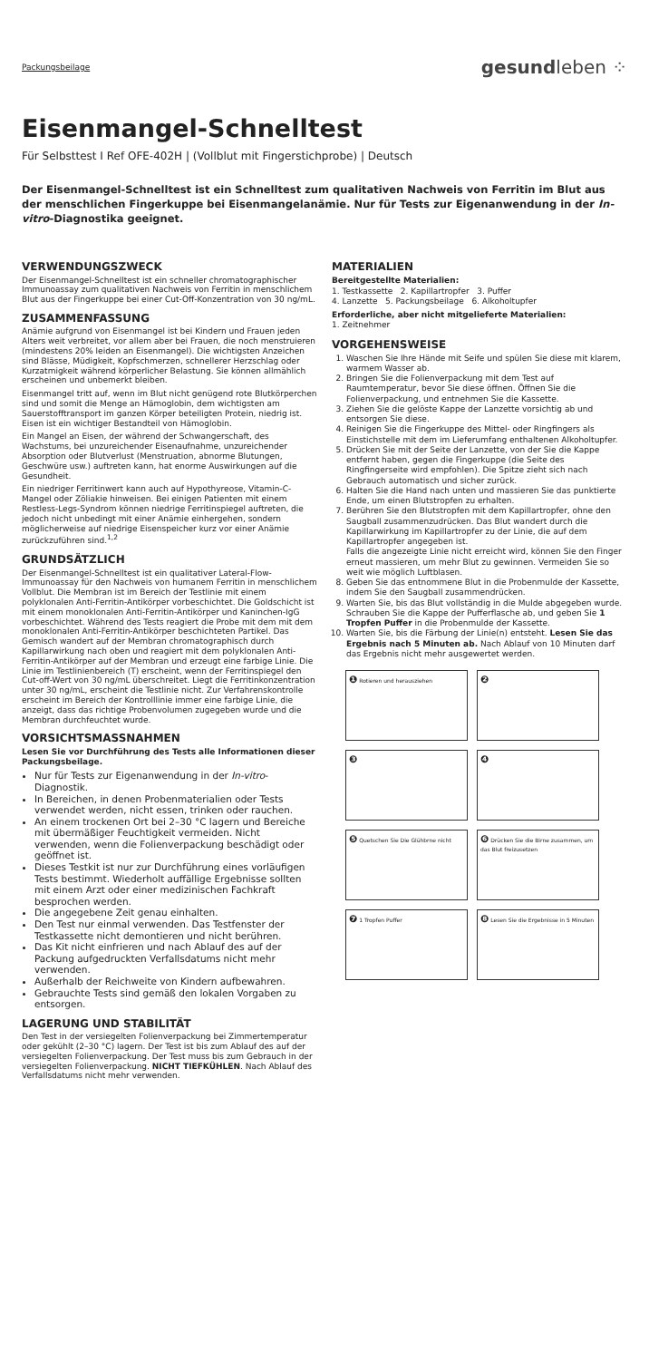Packungsbeilage gesundleben ⁘
Eisenmangel-Schnelltest
Für Selbsttest I Ref OFE-402H | (Vollblut mit Fingerstichprobe) | Deutsch
Der Eisenmangel-Schnelltest ist ein Schnelltest zum qualitativen Nachweis von Ferritin im Blut aus der menschlichen Fingerkuppe bei Eisenmangelanämie. Nur für Tests zur Eigenanwendung in der In-vitro-Diagnostika geeignet.
VERWENDUNGSZWECK
Der Eisenmangel-Schnelltest ist ein schneller chromatographischer Immunoassay zum qualitativen Nachweis von Ferritin in menschlichem Blut aus der Fingerkuppe bei einer Cut-Off-Konzentration von 30 ng/mL.
ZUSAMMENFASSUNG
Anämie aufgrund von Eisenmangel ist bei Kindern und Frauen jeden Alters weit verbreitet, vor allem aber bei Frauen, die noch menstruieren (mindestens 20% leiden an Eisenmangel). Die wichtigsten Anzeichen sind Blässe, Müdigkeit, Kopfschmerzen, schnellerer Herzschlag oder Kurzatmigkeit während körperlicher Belastung. Sie können allmählich erscheinen und unbemerkt bleiben.
Eisenmangel tritt auf, wenn im Blut nicht genügend rote Blutkörperchen sind und somit die Menge an Hämoglobin, dem wichtigsten am Sauerstofftransport im ganzen Körper beteiligten Protein, niedrig ist. Eisen ist ein wichtiger Bestandteil von Hämoglobin.
Ein Mangel an Eisen, der während der Schwangerschaft, des Wachstums, bei unzureichender Eisenaufnahme, unzureichender Absorption oder Blutverlust (Menstruation, abnorme Blutungen, Geschwüre usw.) auftreten kann, hat enorme Auswirkungen auf die Gesundheit.
Ein niedriger Ferritinwert kann auch auf Hypothyreose, Vitamin-C-Mangel oder Zöliakie hinweisen. Bei einigen Patienten mit einem Restless-Legs-Syndrom können niedrige Ferritinspiegel auftreten, die jedoch nicht unbedingt mit einer Anämie einhergehen, sondern möglicherweise auf niedrige Eisenspeicher kurz vor einer Anämie zurückzuführen sind.<sup>1,2</sup>
GRUNDSÄTZLICH
Der Eisenmangel-Schnelltest ist ein qualitativer Lateral-Flow-Immunoassay für den Nachweis von humanem Ferritin in menschlichem Vollblut. Die Membran ist im Bereich der Testlinie mit einem polyklonalen Anti-Ferritin-Antikörper vorbeschichtet. Die Goldschicht ist mit einem monoklonalen Anti-Ferritin-Antikörper und Kaninchen-IgG vorbeschichtet. Während des Tests reagiert die Probe mit dem mit dem monoklonalen Anti-Ferritin-Antikörper beschichteten Partikel. Das Gemisch wandert auf der Membran chromatographisch durch Kapillarwirkung nach oben und reagiert mit dem polyklonalen Anti-Ferritin-Antikörper auf der Membran und erzeugt eine farbige Linie. Die Linie im Testlinienbereich (T) erscheint, wenn der Ferritinspiegel den Cut-off-Wert von 30 ng/mL überschreitet. Liegt die Ferritinkonzentration unter 30 ng/mL, erscheint die Testlinie nicht. Zur Verfahrenskontrolle erscheint im Bereich der Kontrolllinie immer eine farbige Linie, die anzeigt, dass das richtige Probenvolumen zugegeben wurde und die Membran durchfeuchtet wurde.
VORSICHTSMASSNAHMEN
Lesen Sie vor Durchführung des Tests alle Informationen dieser Packungsbeilage.
Nur für Tests zur Eigenanwendung in der In-vitro-Diagnostik.
In Bereichen, in denen Probenmaterialien oder Tests verwendet werden, nicht essen, trinken oder rauchen.
An einem trockenen Ort bei 2–30 °C lagern und Bereiche mit übermäßiger Feuchtigkeit vermeiden. Nicht verwenden, wenn die Folienverpackung beschädigt oder geöffnet ist.
Dieses Testkit ist nur zur Durchführung eines vorläufigen Tests bestimmt. Wiederholt auffällige Ergebnisse sollten mit einem Arzt oder einer medizinischen Fachkraft besprochen werden.
Die angegebene Zeit genau einhalten.
Den Test nur einmal verwenden. Das Testfenster der Testkassette nicht demontieren und nicht berühren.
Das Kit nicht einfrieren und nach Ablauf des auf der Packung aufgedruckten Verfallsdatums nicht mehr verwenden.
Außerhalb der Reichweite von Kindern aufbewahren.
Gebrauchte Tests sind gemäß den lokalen Vorgaben zu entsorgen.
LAGERUNG UND STABILITÄT
Den Test in der versiegelten Folienverpackung bei Zimmertemperatur oder gekühlt (2–30 °C) lagern. Der Test ist bis zum Ablauf des auf der versiegelten Folienverpackung. Der Test muss bis zum Gebrauch in der versiegelten Folienverpackung. NICHT TIEFKÜHLEN. Nach Ablauf des Verfallsdatums nicht mehr verwenden.
MATERIALIEN
Bereitgestellte Materialien:
1. Testkassette 2. Kapillartropfer 3. Puffer
4. Lanzette 5. Packungsbeilage 6. Alkoholtupfer
Erforderliche, aber nicht mitgelieferte Materialien:
1. Zeitnehmer
VORGEHENSWEISE
1. Waschen Sie Ihre Hände mit Seife und spülen Sie diese mit klarem, warmem Wasser ab.
2. Bringen Sie die Folienverpackung mit dem Test auf Raumtemperatur, bevor Sie diese öffnen. Öffnen Sie die Folienverpackung, und entnehmen Sie die Kassette.
3. Ziehen Sie die gelöste Kappe der Lanzette vorsichtig ab und entsorgen Sie diese.
4. Reinigen Sie die Fingerkuppe des Mittel- oder Ringfingers als Einstichstelle mit dem im Lieferumfang enthaltenen Alkoholtupfer.
5. Drücken Sie mit der Seite der Lanzette, von der Sie die Kappe entfernt haben, gegen die Fingerkuppe (die Seite des Ringfingerseite wird empfohlen). Die Spitze zieht sich nach Gebrauch automatisch und sicher zurück.
6. Halten Sie die Hand nach unten und massieren Sie das punktierte Ende, um einen Blutstropfen zu erhalten.
7. Berühren Sie den Blutstropfen mit dem Kapillartropfer, ohne den Saugball zusammenzudrücken. Das Blut wandert durch die Kapillarwirkung im Kapillartropfer zu der Linie, die auf dem Kapillartropfer angegeben ist.
Falls die angezeigte Linie nicht erreicht wird, können Sie den Finger erneut massieren, um mehr Blut zu gewinnen. Vermeiden Sie so weit wie möglich Luftblasen.
8. Geben Sie das entnommene Blut in die Probenmulde der Kassette, indem Sie den Saugball zusammendrücken.
9. Warten Sie, bis das Blut vollständig in die Mulde abgegeben wurde. Schrauben Sie die Kappe der Pufferflasche ab, und geben Sie 1 Tropfen Puffer in die Probenmulde der Kassette.
10. Warten Sie, bis die Färbung der Linie(n) entsteht. Lesen Sie das Ergebnis nach 5 Minuten ab. Nach Ablauf von 10 Minuten darf das Ergebnis nicht mehr ausgewertet werden.
❶ Rotieren und herausziehen
❷
❸
❹
❺ Quetschen Sie Die Glühbrne nicht
❻ Drücken Sie die Birne zusammen, um das Blut freizusetzen
❼ 1 Tropfen Puffer
❽ Lesen Sie die Ergebnisse in 5 Minuten